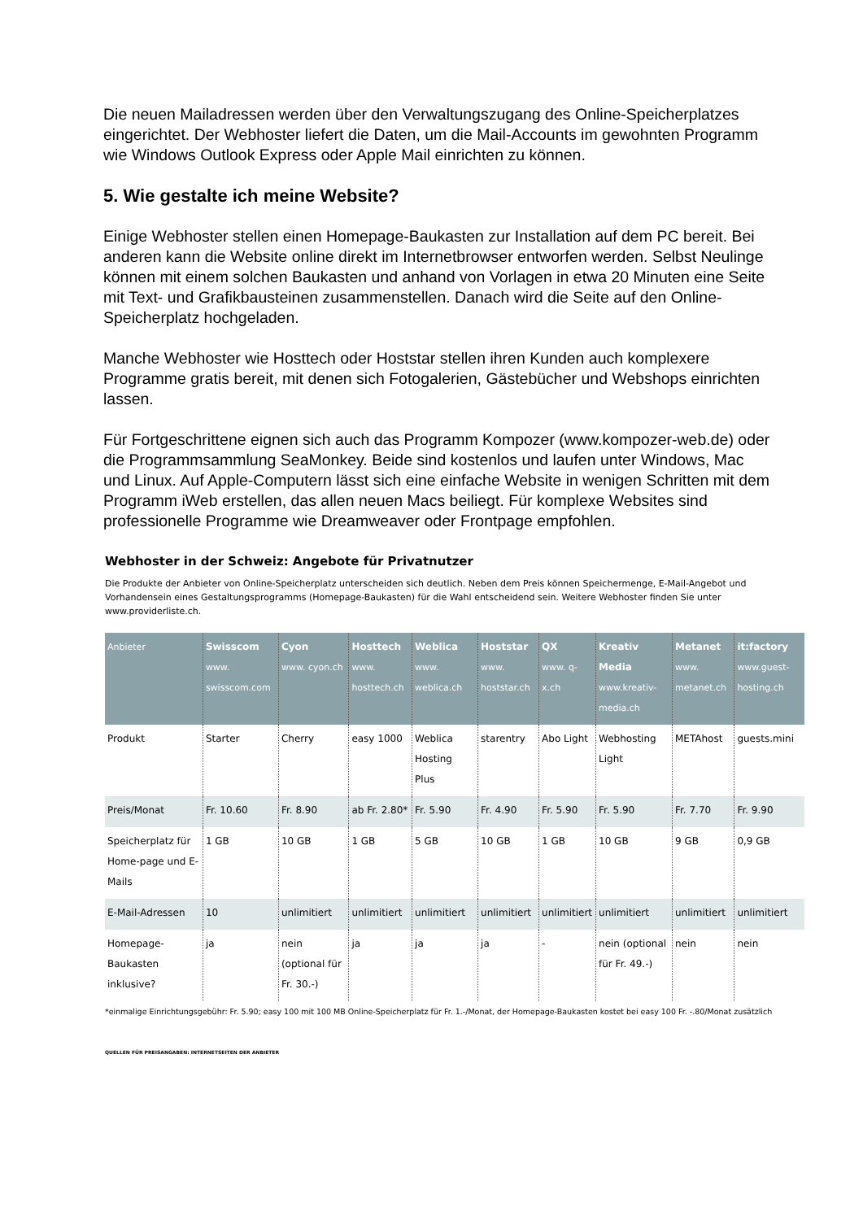Die neuen Mailadressen werden über den Verwaltungszugang des Online-Speicherplatzes eingerichtet. Der Webhoster liefert die Daten, um die Mail-Accounts im gewohnten Programm wie Windows Outlook Express oder Apple Mail einrichten zu können.
5. Wie gestalte ich meine Website?
Einige Webhoster stellen einen Homepage-Baukasten zur Installation auf dem PC bereit. Bei anderen kann die Website online direkt im Internetbrowser entworfen werden. Selbst Neulinge können mit einem solchen Baukasten und anhand von Vorlagen in etwa 20 Minuten eine Seite mit Text- und Grafikbausteinen zusammenstellen. Danach wird die Seite auf den Online-Speicherplatz hochgeladen.
Manche Webhoster wie Hosttech oder Hoststar stellen ihren Kunden auch komplexere Programme gratis bereit, mit denen sich Fotogalerien, Gästebücher und Webshops einrichten lassen.
Für Fortgeschrittene eignen sich auch das Programm Kompozer (www.kompozer-web.de) oder die Programmsammlung SeaMonkey. Beide sind kostenlos und laufen unter Windows, Mac und Linux. Auf Apple-Computern lässt sich eine einfache Website in wenigen Schritten mit dem Programm iWeb erstellen, das allen neuen Macs beiliegt. Für komplexe Websites sind professionelle Programme wie Dreamweaver oder Frontpage empfohlen.
Webhoster in der Schweiz: Angebote für Privatnutzer
Die Produkte der Anbieter von Online-Speicherplatz unterscheiden sich deutlich. Neben dem Preis können Speichermenge, E-Mail-Angebot und Vorhandensein eines Gestaltungsprogramms (Homepage-Baukasten) für die Wahl entscheidend sein. Weitere Webhoster finden Sie unter www.providerliste.ch.
| Anbieter | Swisscom www. swisscom.com | Cyon www. cyon.ch | Hosttech www. hosttech.ch | Weblica www. weblica.ch | Hoststar www. hoststar.ch | QX www. q-x.ch | Kreativ Media www.kreativ-media.ch | Metanet www. metanet.ch | it:factory www.guest-hosting.ch |
| --- | --- | --- | --- | --- | --- | --- | --- | --- | --- |
| Produkt | Starter | Cherry | easy 1000 | Weblica Hosting Plus | starentry | Abo Light | Webhosting Light | METAhost | guests.mini |
| Preis/Monat | Fr. 10.60 | Fr. 8.90 | ab Fr. 2.80* | Fr. 5.90 | Fr. 4.90 | Fr. 5.90 | Fr. 5.90 | Fr. 7.70 | Fr. 9.90 |
| Speicherplatz für Home-page und E-Mails | 1 GB | 10 GB | 1 GB | 5 GB | 10 GB | 1 GB | 10 GB | 9 GB | 0,9 GB |
| E-Mail-Adressen | 10 | unlimitiert | unlimitiert | unlimitiert | unlimitiert | unlimitiert | unlimitiert | unlimitiert | unlimitiert |
| Homepage-Baukasten inklusive? | ja | nein (optional für Fr. 30.-) | ja | ja | ja | - | nein (optional für Fr. 49.-) | nein | nein |
*einmalige Einrichtungsgebühr: Fr. 5.90; easy 100 mit 100 MB Online-Speicherplatz für Fr. 1.-/Monat, der Homepage-Baukasten kostet bei easy 100 Fr. -.80/Monat zusätzlich
QUELLEN FÜR PREISANGABEN: INTERNETSEITEN DER ANBIETER